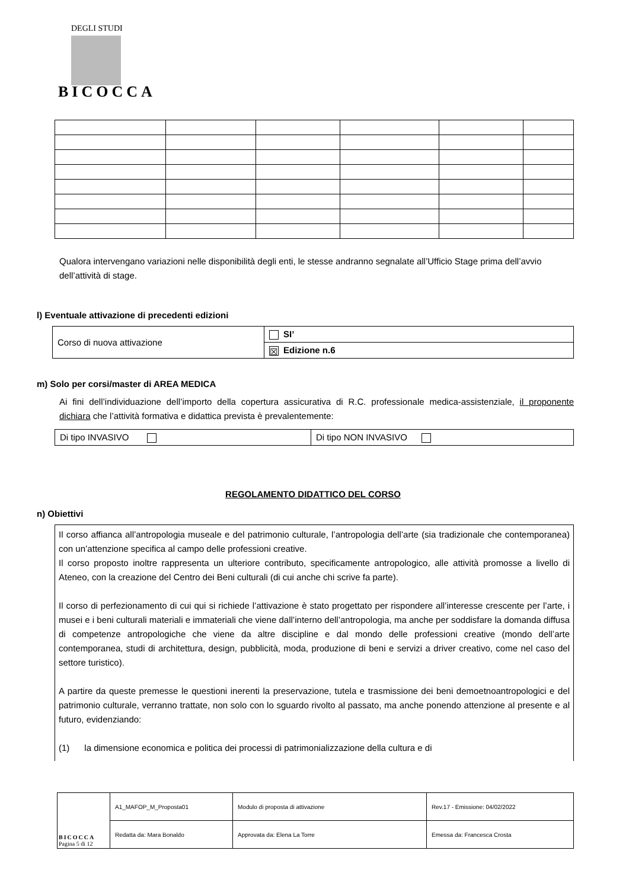DEGLI STUDI
BICOCCA
Qualora intervengano variazioni nelle disponibilità degli enti, le stesse andranno segnalate all’Ufficio Stage prima dell’avvio dell’attività di stage.
l) Eventuale attivazione di precedenti edizioni
| Corso di nuova attivazione | SI’ |
| | ☒ Edizione n.6 |
m) Solo per corsi/master di AREA MEDICA
Ai fini dell’individuazione dell’importo della copertura assicurativa di R.C. professionale medica-assistenziale, il proponente dichiara che l’attività formativa e didattica prevista è prevalentemente:
| Di tipo INVASIVO | Di tipo NON INVASIVO |
REGOLAMENTO DIDATTICO DEL CORSO
n) Obiettivi
Il corso affianca all’antropologia museale e del patrimonio culturale, l’antropologia dell’arte (sia tradizionale che contemporanea) con un’attenzione specifica al campo delle professioni creative.
Il corso proposto inoltre rappresenta un ulteriore contributo, specificamente antropologico, alle attività promosse a livello di Ateneo, con la creazione del Centro dei Beni culturali (di cui anche chi scrive fa parte).
Il corso di perfezionamento di cui qui si richiede l’attivazione è stato progettato per rispondere all’interesse crescente per l’arte, i musei e i beni culturali materiali e immateriali che viene dall’interno dell’antropologia, ma anche per soddisfare la domanda diffusa di competenze antropologiche che viene da altre discipline e dal mondo delle professioni creative (mondo dell’arte contemporanea, studi di architettura, design, pubblicità, moda, produzione di beni e servizi a driver creativo, come nel caso del settore turistico).
A partire da queste premesse le questioni inerenti la preservazione, tutela e trasmissione dei beni demoetnoantropologici e del patrimonio culturale, verranno trattate, non solo con lo sguardo rivolto al passato, ma anche ponendo attenzione al presente e al futuro, evidenziando:
(1) la dimensione economica e politica dei processi di patrimonializzazione della cultura e di
| BICOCCA Pagina 5 di 12 | A1_MAFOP_M_Proposta01 | Modulo di proposta di attivazione | Rev.17 - Emissione: 04/02/2022 |
| | Redatta da: Mara Bonaldo | Approvata da: Elena La Torre | Emessa da: Francesca Crosta |